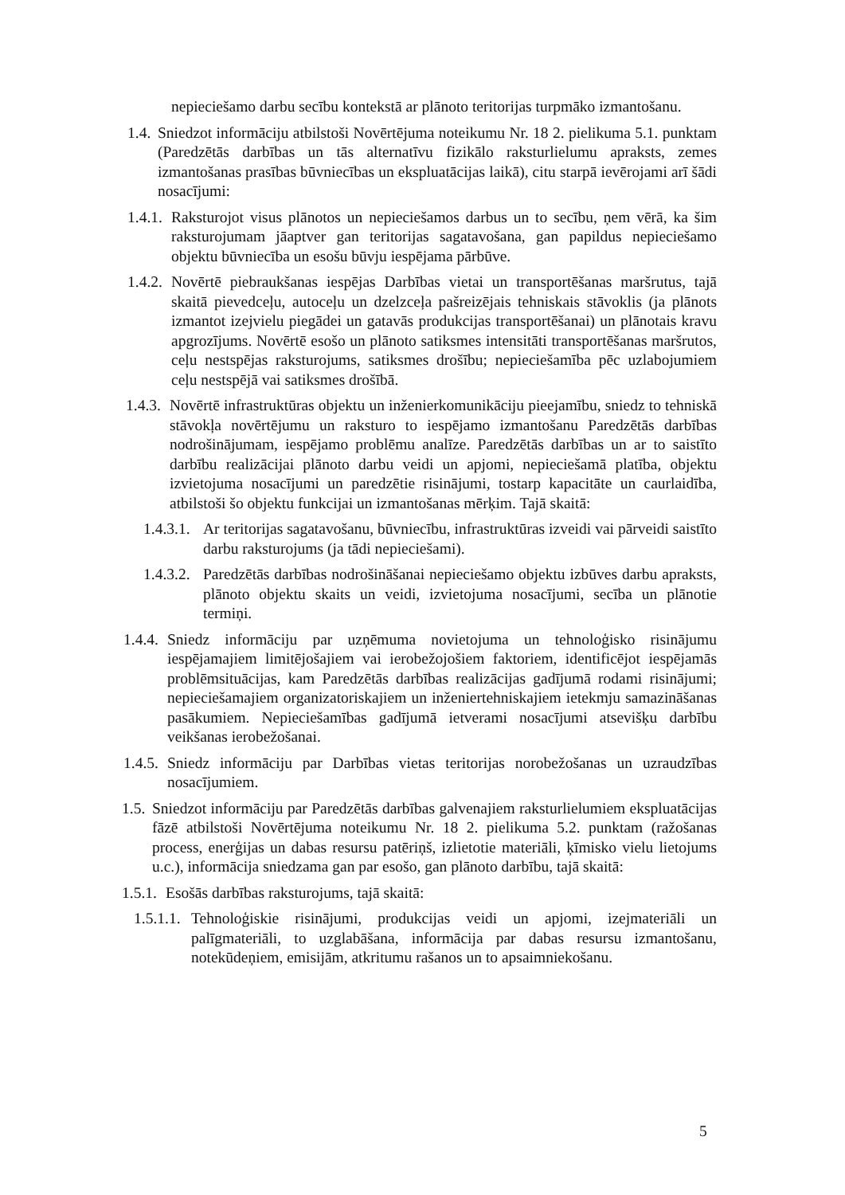nepieciešamo darbu secību kontekstā ar plānoto teritorijas turpmāko izmantošanu.
1.4. Sniedzot informāciju atbilstoši Novērtējuma noteikumu Nr. 18 2. pielikuma 5.1. punktam (Paredzētās darbības un tās alternatīvu fizikālo raksturlielumu apraksts, zemes izmantošanas prasības būvniecības un ekspluatācijas laikā), citu starpā ievērojami arī šādi nosacījumi:
1.4.1. Raksturojot visus plānotos un nepieciešamos darbus un to secību, ņem vērā, ka šim raksturojumam jāaptver gan teritorijas sagatavošana, gan papildus nepieciešamo objektu būvniecība un esošu būvju iespējama pārbūve.
1.4.2. Novērtē piebraukšanas iespējas Darbības vietai un transportēšanas maršrutus, tajā skaitā pievedceļu, autoceļu un dzelzceļa pašreizējais tehniskais stāvoklis (ja plānots izmantot izejvielu piegādei un gatavās produkcijas transportēšanai) un plānotais kravu apgrozījums. Novērtē esošo un plānoto satiksmes intensitāti transportēšanas maršrutos, ceļu nestspējas raksturojums, satiksmes drošību; nepieciešamība pēc uzlabojumiem ceļu nestspējā vai satiksmes drošībā.
1.4.3. Novērtē infrastruktūras objektu un inženierkomunikāciju pieejamību, sniedz to tehniskā stāvokļa novērtējumu un raksturo to iespējamo izmantošanu Paredzētās darbības nodrošinājumam, iespējamo problēmu analīze. Paredzētās darbības un ar to saistīto darbību realizācijai plānoto darbu veidi un apjomi, nepieciešamā platība, objektu izvietojuma nosacījumi un paredzētie risinājumi, tostarp kapacitāte un caurlaidība, atbilstoši šo objektu funkcijai un izmantošanas mērķim. Tajā skaitā:
1.4.3.1. Ar teritorijas sagatavošanu, būvniecību, infrastruktūras izveidi vai pārveidi saistīto darbu raksturojums (ja tādi nepieciešami).
1.4.3.2. Paredzētās darbības nodrošināšanai nepieciešamo objektu izbūves darbu apraksts, plānoto objektu skaits un veidi, izvietojuma nosacījumi, secība un plānotie termiņi.
1.4.4. Sniedz informāciju par uzņēmuma novietojuma un tehnoloģisko risinājumu iespējamajiem limitējošajiem vai ierobežojošiem faktoriem, identificējot iespējamās problēmsituācijas, kam Paredzētās darbības realizācijas gadījumā rodami risinājumi; nepieciešamajiem organizatoriskajiem un inženiertehniskajiem ietekmju samazināšanas pasākumiem. Nepieciešamības gadījumā ietverami nosacījumi atsevišķu darbību veikšanas ierobežošanai.
1.4.5. Sniedz informāciju par Darbības vietas teritorijas norobežošanas un uzraudzības nosacījumiem.
1.5. Sniedzot informāciju par Paredzētās darbības galvenajiem raksturlielumiem ekspluatācijas fāzē atbilstoši Novērtējuma noteikumu Nr. 18 2. pielikuma 5.2. punktam (ražošanas process, enerģijas un dabas resursu patēriņš, izlietotie materiāli, ķīmisko vielu lietojums u.c.), informācija sniedzama gan par esošo, gan plānoto darbību, tajā skaitā:
1.5.1. Esošās darbības raksturojums, tajā skaitā:
1.5.1.1. Tehnoloģiskie risinājumi, produkcijas veidi un apjomi, izejmateriāli un palīgmateriāli, to uzglabāšana, informācija par dabas resursu izmantošanu, notekūdeņiem, emisijām, atkritumu rašanos un to apsaimniekošanu.
5